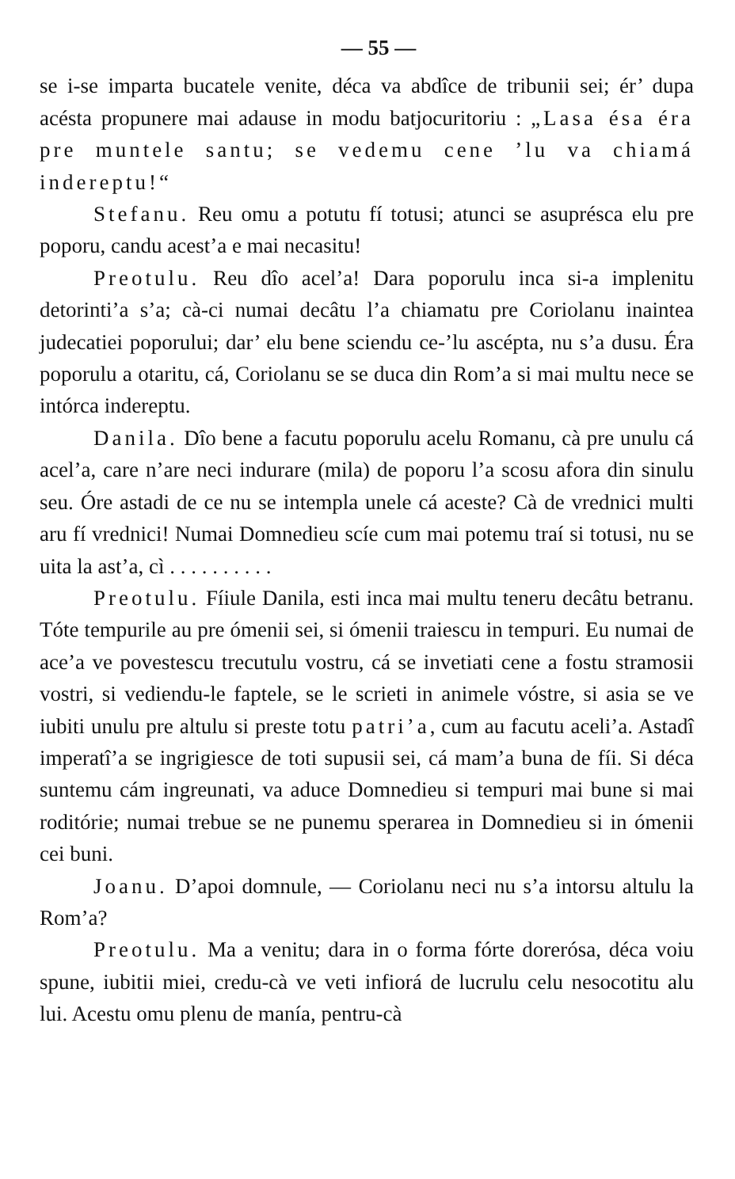— 55 —
se i-se imparta bucatele venite, déca va abdîce de tribunii sei; ér’ dupa acésta propunere mai adause in modu batjocuritoriu : „Lasa ésa éra pre muntele santu; se vedemu cene ’lu va chiamá indereptu!“
Stefanu. Reu omu a potutu fí totusi; atunci se asuprésca elu pre poporu, candu acest’a e mai necasitu!
Preotulu. Reu dîo acel’a! Dara poporulu inca si-a implenitu detorinti’a s’a; cà-ci numai decâtu l’a chiamatu pre Coriolanu inaintea judecatiei poporului; dar’ elu bene sciendu ce-’lu ascépta, nu s’a dusu. Éra poporulu a otaritu, cá, Coriolanu se se duca din Rom’a si mai multu nece se intórca indereptu.
Danila. Dîo bene a facutu poporulu acelu Romanu, cà pre unulu cá acel’a, care n’are neci indurare (mila) de poporu l’a scosu afora din sinulu seu. Óre astadi de ce nu se intempla unele cá aceste? Cà de vrednici multi aru fí vrednici! Numai Domnedieu scíe cum mai potemu traí si totusi, nu se uita la ast’a, cì . . . . . . . . . .
Preotulu. Fíiule Danila, esti inca mai multu teneru decâtu betranu. Tóte tempurile au pre ómenii sei, si ómenii traiescu in tempuri. Eu numai de ace’a ve povestescu trecutulu vostru, cá se invetiati cene a fostu stramosii vostri, si vediendu-le faptele, se le scrieti in animele vóstre, si asia se ve iubiti unulu pre altulu si preste totu patri’a, cum au facutu aceli’a. Astadî imperatî’a se ingrigiesce de toti supusii sei, cá mam’a buna de fíi. Si déca suntemu cám ingreunati, va aduce Domnedieu si tempuri mai bune si mai roditórie; numai trebue se ne punemu sperarea in Domnedieu si in ómenii cei buni.
Joanu. D’apoi domnule, — Coriolanu neci nu s’a intorsu altulu la Rom’a?
Preotulu. Ma a venitu; dara in o forma fórte dorerósa, déca voiu spune, iubitii miei, credu-cà ve veti infiorá de lucrulu celu nesocotitu alu lui. Acestu omu plenu de manía, pentru-cà